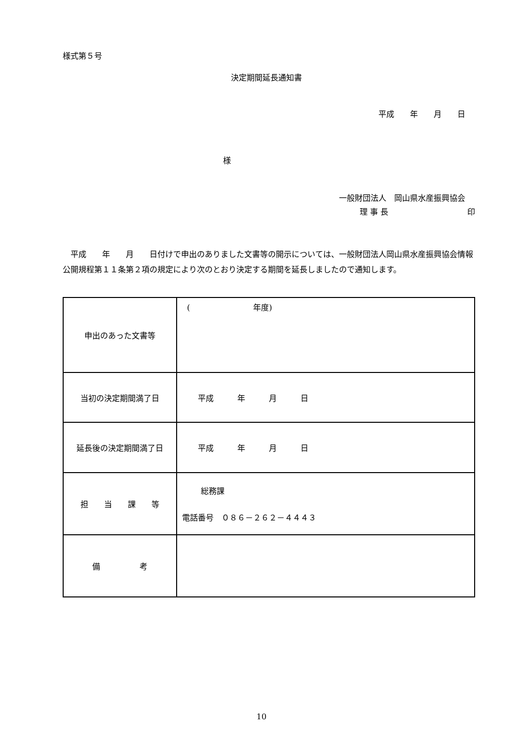様式第５号
決定期間延長通知書
平成　　年　　月　　日
様
一般財団法人　岡山県水産振興協会
理 事 長　　　　　　　　　　印
平成　　年　　月　　日付けで申出のありました文書等の開示については、一般財団法人岡山県水産振興協会情報公開規程第１１条第２項の規定により次のとおり決定する期間を延長しましたので通知します。
| 申出のあった文書等 | ( 年度) |
| 当初の決定期間満了日 | 平成 年 月 日 |
| 延長後の決定期間満了日 | 平成 年 月 日 |
| 担 当 課 等 | 総務課 電話番号 ０８６－２６２－４４４３ |
| 備 考 | |
10